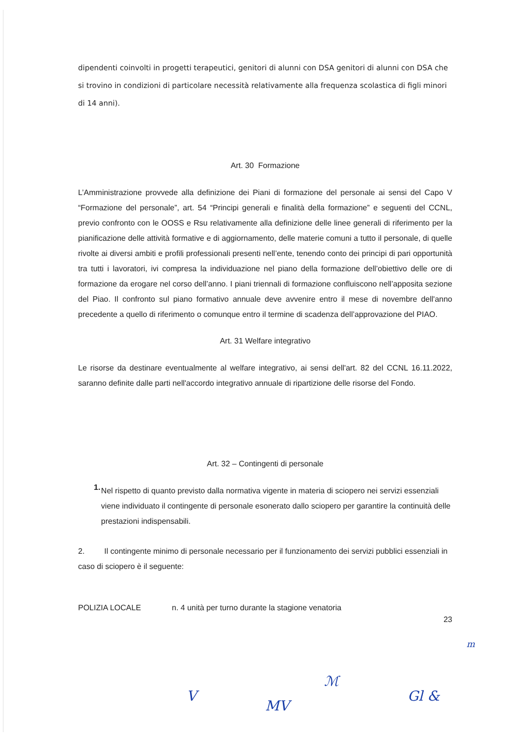dipendenti coinvolti in progetti terapeutici, genitori di alunni con DSA genitori di alunni con DSA che si trovino in condizioni di particolare necessità relativamente alla frequenza scolastica di figli minori di 14 anni).
Art. 30 Formazione
L’Amministrazione provvede alla definizione dei Piani di formazione del personale ai sensi del Capo V “Formazione del personale”, art. 54 “Principi generali e finalità della formazione” e seguenti del CCNL, previo confronto con le OOSS e Rsu relativamente alla definizione delle linee generali di riferimento per la pianificazione delle attività formative e di aggiornamento, delle materie comuni a tutto il personale, di quelle rivolte ai diversi ambiti e profili professionali presenti nell’ente, tenendo conto dei principi di pari opportunità tra tutti i lavoratori, ivi compresa la individuazione nel piano della formazione dell’obiettivo delle ore di formazione da erogare nel corso dell’anno. I piani triennali di formazione confluiscono nell’apposita sezione del Piao. Il confronto sul piano formativo annuale deve avvenire entro il mese di novembre dell'anno precedente a quello di riferimento o comunque entro il termine di scadenza dell’approvazione del PIAO.
Art. 31 Welfare integrativo
Le risorse da destinare eventualmente al welfare integrativo, ai sensi dell'art. 82 del CCNL 16.11.2022, saranno definite dalle parti nell'accordo integrativo annuale di ripartizione delle risorse del Fondo.
Art. 32 – Contingenti di personale
1.
Nel rispetto di quanto previsto dalla normativa vigente in materia di sciopero nei servizi essenziali viene individuato il contingente di personale esonerato dallo sciopero per garantire la continuità delle prestazioni indispensabili.
2. Il contingente minimo di personale necessario per il funzionamento dei servizi pubblici essenziali in caso di sciopero è il seguente:
POLIZIA LOCALE n. 4 unità per turno durante la stagione venatoria
23
V
MV
ℳ
Gl &
m